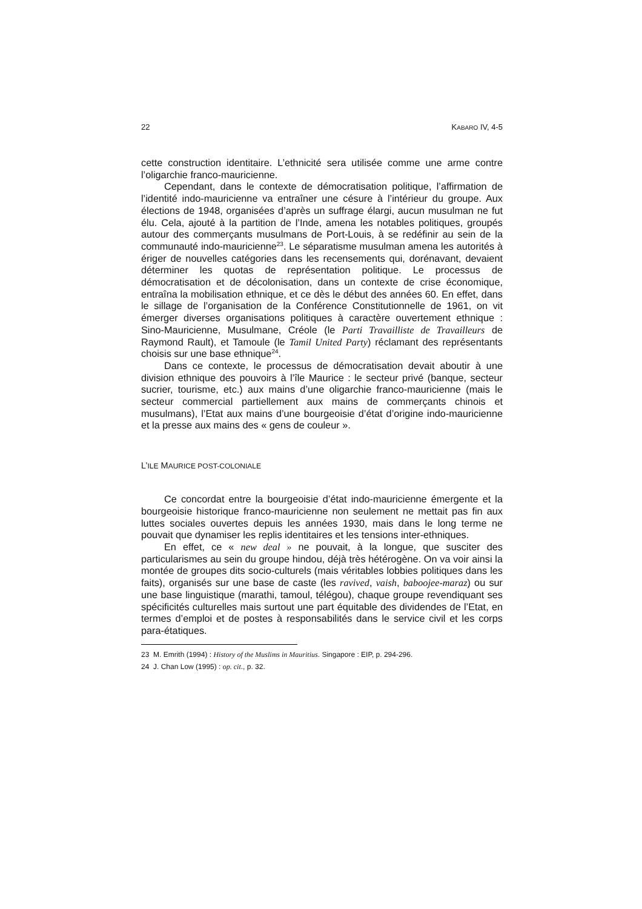22 KABARO IV, 4-5
cette construction identitaire. L’ethnicité sera utilisée comme une arme contre l’oligarchie franco-mauricienne.
Cependant, dans le contexte de démocratisation politique, l’affirmation de l’identité indo-mauricienne va entraîner une césure à l’intérieur du groupe. Aux élections de 1948, organisées d’après un suffrage élargi, aucun musulman ne fut élu. Cela, ajouté à la partition de l’Inde, amena les notables politiques, groupés autour des commerçants musulmans de Port-Louis, à se redéfinir au sein de la communauté indo-mauricienne<sup>23</sup>. Le séparatisme musulman amena les autorités à ériger de nouvelles catégories dans les recensements qui, dorénavant, devaient déterminer les quotas de représentation politique. Le processus de démocratisation et de décolonisation, dans un contexte de crise économique, entraîna la mobilisation ethnique, et ce dès le début des années 60. En effet, dans le sillage de l’organisation de la Conférence Constitutionnelle de 1961, on vit émerger diverses organisations politiques à caractère ouvertement ethnique : Sino-Mauricienne, Musulmane, Créole (le Parti Travailliste de Travailleurs de Raymond Rault), et Tamoule (le Tamil United Party) réclamant des représentants choisis sur une base ethnique<sup>24</sup>.
Dans ce contexte, le processus de démocratisation devait aboutir à une division ethnique des pouvoirs à l’île Maurice : le secteur privé (banque, secteur sucrier, tourisme, etc.) aux mains d’une oligarchie franco-mauricienne (mais le secteur commercial partiellement aux mains de commerçants chinois et musulmans), l’Etat aux mains d’une bourgeoisie d’état d’origine indo-mauricienne et la presse aux mains des « gens de couleur ».
L’ILE MAURICE POST-COLONIALE
Ce concordat entre la bourgeoisie d’état indo-mauricienne émergente et la bourgeoisie historique franco-mauricienne non seulement ne mettait pas fin aux luttes sociales ouvertes depuis les années 1930, mais dans le long terme ne pouvait que dynamiser les replis identitaires et les tensions inter-ethniques.
En effet, ce « new deal » ne pouvait, à la longue, que susciter des particularismes au sein du groupe hindou, déjà très hétérogène. On va voir ainsi la montée de groupes dits socio-culturels (mais véritables lobbies politiques dans les faits), organisés sur une base de caste (les ravived, vaish, baboojee-maraz) ou sur une base linguistique (marathi, tamoul, télégou), chaque groupe revendiquant ses spécificités culturelles mais surtout une part équitable des dividendes de l’Etat, en termes d’emploi et de postes à responsabilités dans le service civil et les corps para-étatiques.
23 M. Emrith (1994) : History of the Muslims in Mauritius. Singapore : EIP, p. 294-296.
24 J. Chan Low (1995) : op. cit., p. 32.